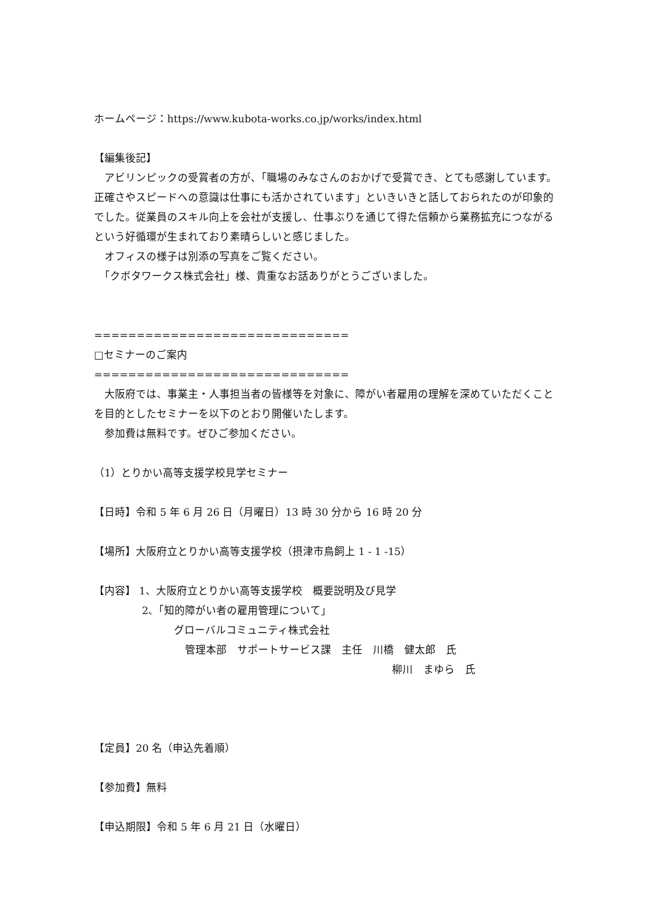ホームページ：https://www.kubota-works.co.jp/works/index.html
【編集後記】
　アビリンピックの受賞者の方が、「職場のみなさんのおかげで受賞でき、とても感謝しています。正確さやスピードへの意識は仕事にも活かされています」といきいきと話しておられたのが印象的でした。従業員のスキル向上を会社が支援し、仕事ぶりを通じて得た信頼から業務拡充につながるという好循環が生まれており素晴らしいと感じました。
　オフィスの様子は別添の写真をご覧ください。
　「クボタワークス株式会社」様、貴重なお話ありがとうございました。
==============================
□セミナーのご案内
==============================
　大阪府では、事業主・人事担当者の皆様等を対象に、障がい者雇用の理解を深めていただくことを目的としたセミナーを以下のとおり開催いたします。
　参加費は無料です。ぜひご参加ください。
（1）とりかい高等支援学校見学セミナー
【日時】令和 5 年 6 月 26 日（月曜日）13 時 30 分から 16 時 20 分
【場所】大阪府立とりかい高等支援学校（摂津市鳥飼上 1 - 1 -15）
【内容】 1、大阪府立とりかい高等支援学校　概要説明及び見学
2、「知的障がい者の雇用管理について」
グローバルコミュニティ株式会社
管理本部　サポートサービス課　主任　川橋　健太郎　氏
柳川　まゆら　氏
【定員】20 名（申込先着順）
【参加費】無料
【申込期限】令和 5 年 6 月 21 日（水曜日）